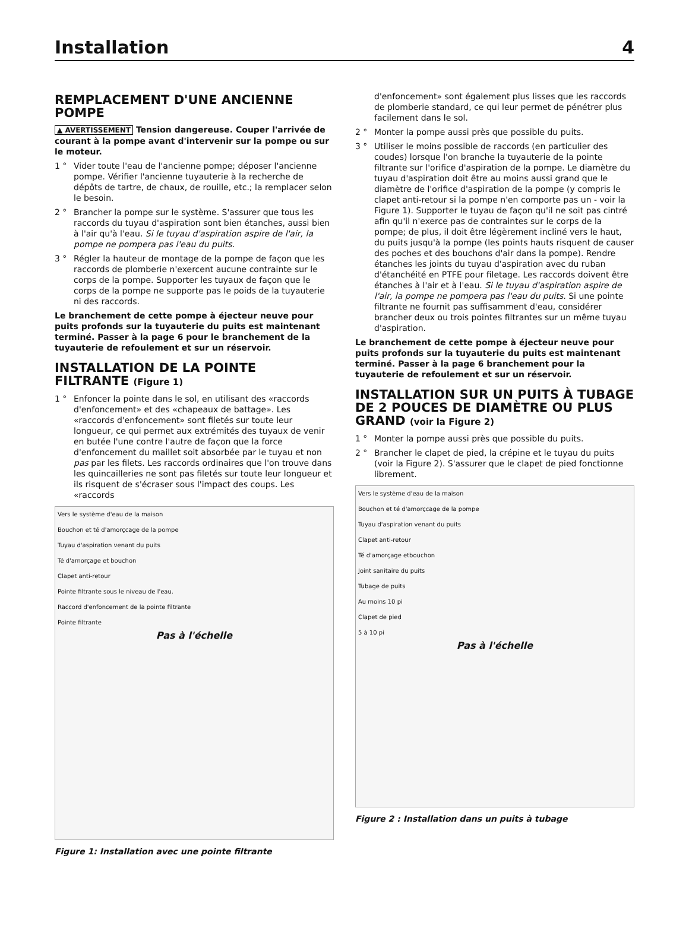Installation 4
REMPLACEMENT D'UNE ANCIENNE POMPE
▲ AVERTISSEMENT Tension dangereuse. Couper l'arrivée de courant à la pompe avant d'intervenir sur la pompe ou sur le moteur.
1 ° Vider toute l'eau de l'ancienne pompe; déposer l'ancienne pompe. Vérifier l'ancienne tuyauterie à la recherche de dépôts de tartre, de chaux, de rouille, etc.; la remplacer selon le besoin.
2 ° Brancher la pompe sur le système. S'assurer que tous les raccords du tuyau d'aspiration sont bien étanches, aussi bien à l'air qu'à l'eau. Si le tuyau d'aspiration aspire de l'air, la pompe ne pompera pas l'eau du puits.
3 ° Régler la hauteur de montage de la pompe de façon que les raccords de plomberie n'exercent aucune contrainte sur le corps de la pompe. Supporter les tuyaux de façon que le corps de la pompe ne supporte pas le poids de la tuyauterie ni des raccords.
Le branchement de cette pompe à éjecteur neuve pour puits profonds sur la tuyauterie du puits est maintenant terminé. Passer à la page 6 pour le branchement de la tuyauterie de refoulement et sur un réservoir.
INSTALLATION DE LA POINTE FILTRANTE (Figure 1)
1 ° Enfoncer la pointe dans le sol, en utilisant des «raccords d'enfoncement» et des «chapeaux de battage». Les «raccords d'enfoncement» sont filetés sur toute leur longueur, ce qui permet aux extrémités des tuyaux de venir en butée l'une contre l'autre de façon que la force d'enfoncement du maillet soit absorbée par le tuyau et non pas par les filets. Les raccords ordinaires que l'on trouve dans les quincailleries ne sont pas filetés sur toute leur longueur et ils risquent de s'écraser sous l'impact des coups. Les «raccords
Vers le système d'eau de la maison
Bouchon et té d'amorçcage de la pompe
Tuyau d'aspiration venant du puits
Té d'amorçage et bouchon
Clapet anti-retour
Pointe filtrante sous le niveau de l'eau.
Raccord d'enfoncement de la pointe filtrante
Pointe filtrante
Pas à l'échelle
Figure 1: Installation avec une pointe filtrante
d'enfoncement» sont également plus lisses que les raccords de plomberie standard, ce qui leur permet de pénétrer plus facilement dans le sol.
2 ° Monter la pompe aussi près que possible du puits.
3 ° Utiliser le moins possible de raccords (en particulier des coudes) lorsque l'on branche la tuyauterie de la pointe filtrante sur l'orifice d'aspiration de la pompe. Le diamètre du tuyau d'aspiration doit être au moins aussi grand que le diamètre de l'orifice d'aspiration de la pompe (y compris le clapet anti-retour si la pompe n'en comporte pas un - voir la Figure 1). Supporter le tuyau de façon qu'il ne soit pas cintré afin qu'il n'exerce pas de contraintes sur le corps de la pompe; de plus, il doit être légèrement incliné vers le haut, du puits jusqu'à la pompe (les points hauts risquent de causer des poches et des bouchons d'air dans la pompe). Rendre étanches les joints du tuyau d'aspiration avec du ruban d'étanchéité en PTFE pour filetage. Les raccords doivent être étanches à l'air et à l'eau. Si le tuyau d'aspiration aspire de l'air, la pompe ne pompera pas l'eau du puits. Si une pointe filtrante ne fournit pas suffisamment d'eau, considérer brancher deux ou trois pointes filtrantes sur un même tuyau d'aspiration.
Le branchement de cette pompe à éjecteur neuve pour puits profonds sur la tuyauterie du puits est maintenant terminé. Passer à la page 6 branchement pour la tuyauterie de refoulement et sur un réservoir.
INSTALLATION SUR UN PUITS À TUBAGE DE 2 POUCES DE DIAMÈTRE OU PLUS GRAND (voir la Figure 2)
1 ° Monter la pompe aussi près que possible du puits.
2 ° Brancher le clapet de pied, la crépine et le tuyau du puits (voir la Figure 2). S'assurer que le clapet de pied fonctionne librement.
Vers le système d'eau de la maison
Bouchon et té d'amorçcage de la pompe
Tuyau d'aspiration venant du puits
Clapet anti-retour
Té d'amorçage etbouchon
Joint sanitaire du puits
Tubage de puits
Au moins 10 pi
Clapet de pied
5 à 10 pi
Pas à l'échelle
Figure 2 : Installation dans un puits à tubage